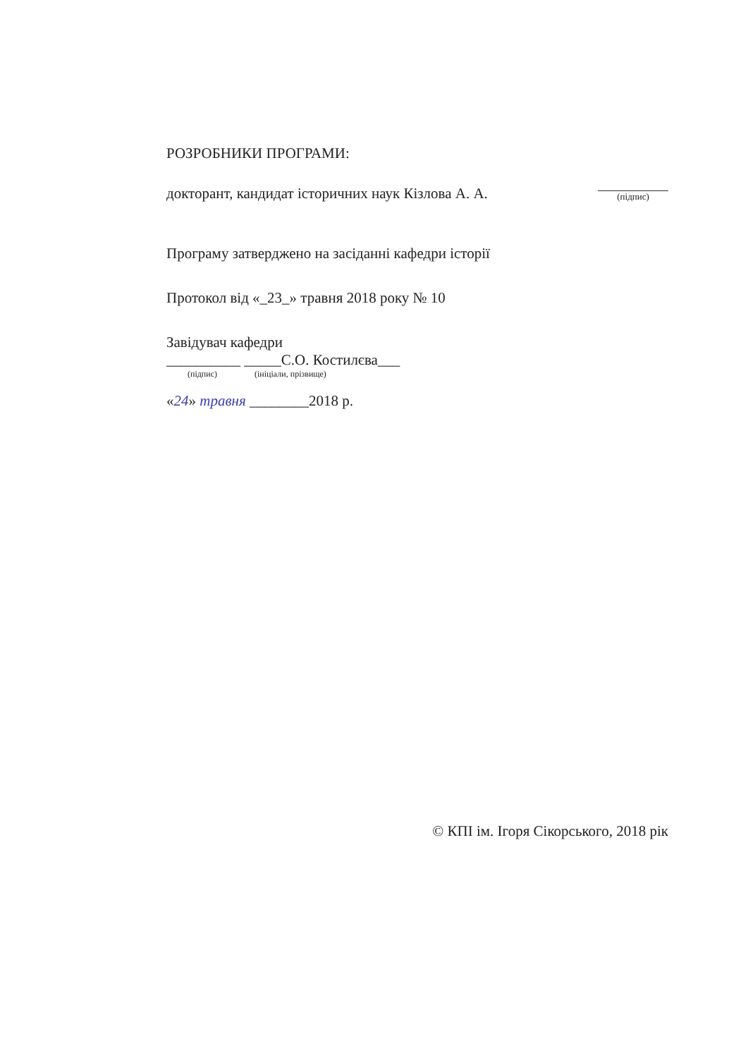РОЗРОБНИКИ ПРОГРАМИ:
докторант, кандидат історичних наук Кізлова А. А.
(підпис)
Програму затверджено на засіданні кафедри історії
Протокол від «_23_» травня 2018 року № 10
Завідувач кафедри
__________ _____С.О. Костилєва___
(підпис) (ініціали, прізвище)
«24» травня ________2018 р.
© КПІ ім. Ігоря Сікорського, 2018 рік